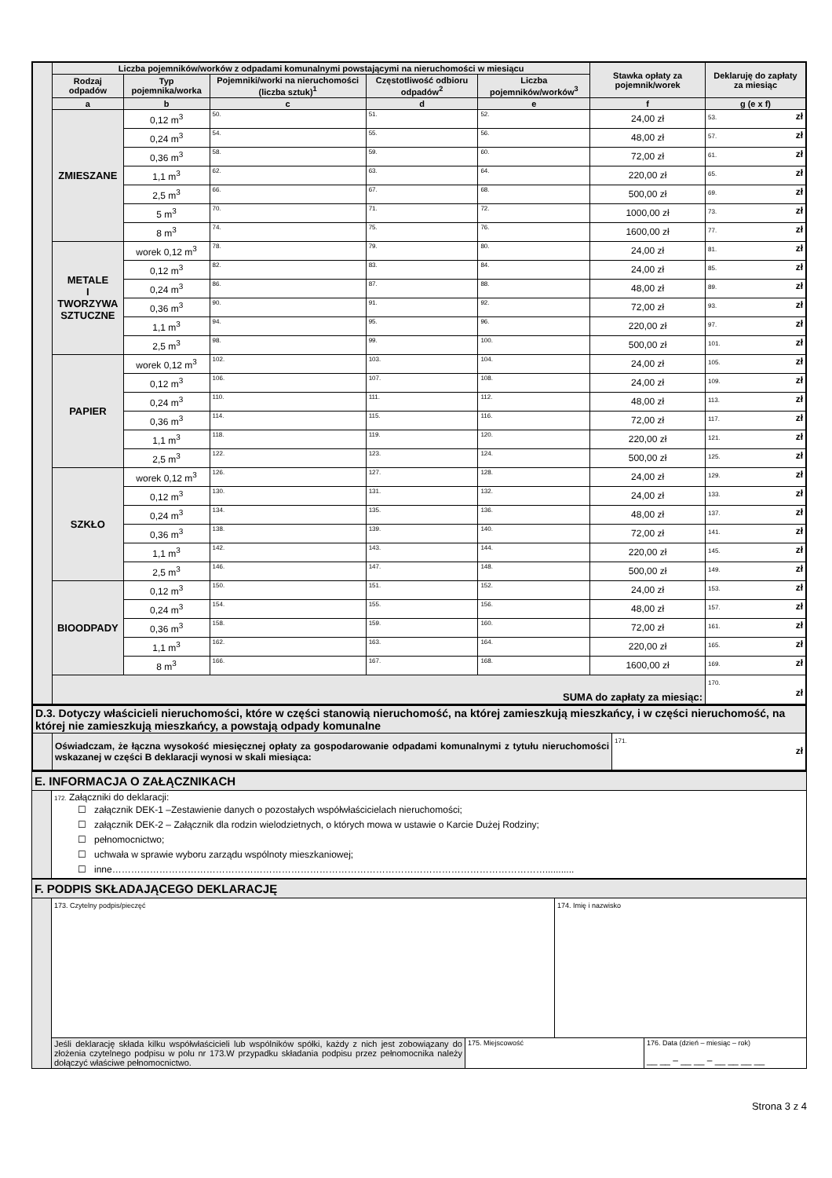| | Liczba pojemników/worków z odpadami komunalnymi powstającymi na nieruchomości w miesiącu | | | | | Stawka opłaty za pojemnik/worek | Deklaruję do zapłaty za miesiąc |
| | Rodzaj odpadów | Typ pojemnika/worka | Pojemniki/worki na nieruchomości (liczba sztuk)<sup>1</sup> | Częstotliwość odbioru odpadów<sup>2</sup> | Liczba pojemników/worków<sup>3</sup> | | |
| | a | b | c | d | e | f | g (e x f) |
| | ZMIESZANE | 0,12 m<sup>3</sup> | 50. | 51. | 52. | 24,00 zł | 53. zł |
| | | 0,24 m<sup>3</sup> | 54. | 55. | 56. | 48,00 zł | 57. zł |
| | | 0,36 m<sup>3</sup> | 58. | 59. | 60. | 72,00 zł | 61. zł |
| | | 1,1 m<sup>3</sup> | 62. | 63. | 64. | 220,00 zł | 65. zł |
| | | 2,5 m<sup>3</sup> | 66. | 67. | 68. | 500,00 zł | 69. zł |
| | | 5 m<sup>3</sup> | 70. | 71. | 72. | 1000,00 zł | 73. zł |
| | | 8 m<sup>3</sup> | 74. | 75. | 76. | 1600,00 zł | 77. zł |
| | METALE I TWORZYWA SZTUCZNE | worek 0,12 m<sup>3</sup> | 78. | 79. | 80. | 24,00 zł | 81. zł |
| | | 0,12 m<sup>3</sup> | 82. | 83. | 84. | 24,00 zł | 85. zł |
| | | 0,24 m<sup>3</sup> | 86. | 87. | 88. | 48,00 zł | 89. zł |
| | | 0,36 m<sup>3</sup> | 90. | 91. | 92. | 72,00 zł | 93. zł |
| | | 1,1 m<sup>3</sup> | 94. | 95. | 96. | 220,00 zł | 97. zł |
| | | 2,5 m<sup>3</sup> | 98. | 99. | 100. | 500,00 zł | 101. zł |
| | PAPIER | worek 0,12 m<sup>3</sup> | 102. | 103. | 104. | 24,00 zł | 105. zł |
| | | 0,12 m<sup>3</sup> | 106. | 107. | 108. | 24,00 zł | 109. zł |
| | | 0,24 m<sup>3</sup> | 110. | 111. | 112. | 48,00 zł | 113. zł |
| | | 0,36 m<sup>3</sup> | 114. | 115. | 116. | 72,00 zł | 117. zł |
| | | 1,1 m<sup>3</sup> | 118. | 119. | 120. | 220,00 zł | 121. zł |
| | | 2,5 m<sup>3</sup> | 122. | 123. | 124. | 500,00 zł | 125. zł |
| | SZKŁO | worek 0,12 m<sup>3</sup> | 126. | 127. | 128. | 24,00 zł | 129. zł |
| | | 0,12 m<sup>3</sup> | 130. | 131. | 132. | 24,00 zł | 133. zł |
| | | 0,24 m<sup>3</sup> | 134. | 135. | 136. | 48,00 zł | 137. zł |
| | | 0,36 m<sup>3</sup> | 138. | 139. | 140. | 72,00 zł | 141. zł |
| | | 1,1 m<sup>3</sup> | 142. | 143. | 144. | 220,00 zł | 145. zł |
| | | 2,5 m<sup>3</sup> | 146. | 147. | 148. | 500,00 zł | 149. zł |
| | BIOODPADY | 0,12 m<sup>3</sup> | 150. | 151. | 152. | 24,00 zł | 153. zł |
| | | 0,24 m<sup>3</sup> | 154. | 155. | 156. | 48,00 zł | 157. zł |
| | | 0,36 m<sup>3</sup> | 158. | 159. | 160. | 72,00 zł | 161. zł |
| | | 1,1 m<sup>3</sup> | 162. | 163. | 164. | 220,00 zł | 165. zł |
| | | 8 m<sup>3</sup> | 166. | 167. | 168. | 1600,00 zł | 169. zł |
| | SUMA do zapłaty za miesiąc: | | | | | | 170. zł |
| D.3. Dotyczy właścicieli nieruchomości, które w części stanowią nieruchomość, na której zamieszkują mieszkańcy, i w części nieruchomość, na której nie zamieszkują mieszkańcy, a powstają odpady komunalne | | |
| | Oświadczam, że łączna wysokość miesięcznej opłaty za gospodarowanie odpadami komunalnymi z tytułu nieruchomości wskazanej w części B deklaracji wynosi w skali miesiąca: | 171. zł |
| E. INFORMACJA O ZAŁĄCZNIKACH | |
| | 172. Załączniki do deklaracji: ☐ załącznik DEK-1 –Zestawienie danych o pozostałych współwłaścicielach nieruchomości; ☐ załącznik DEK-2 – Załącznik dla rodzin wielodzietnych, o których mowa w ustawie o Karcie Dużej Rodziny; ☐ pełnomocnictwo; ☐ uchwała w sprawie wyboru zarządu wspólnoty mieszkaniowej; ☐ inne…………………………………………………………………………………………………………………………........... |
| F. PODPIS SKŁADAJĄCEGO DEKLARACJĘ | | | | |
| | 173. Czytelny podpis/pieczęć | | 174. Imię i nazwisko | |
| | Jeśli deklarację składa kilku współwłaścicieli lub wspólników spółki, każdy z nich jest zobowiązany do złożenia czytelnego podpisu w polu nr 173.W przypadku składania podpisu przez pełnomocnika należy dołączyć właściwe pełnomocnictwo. | 175. Miejscowość | | 176. Data (dzień – miesiąc – rok) __ __ – __ __ – __ __ __ __ |
Strona 3 z 4